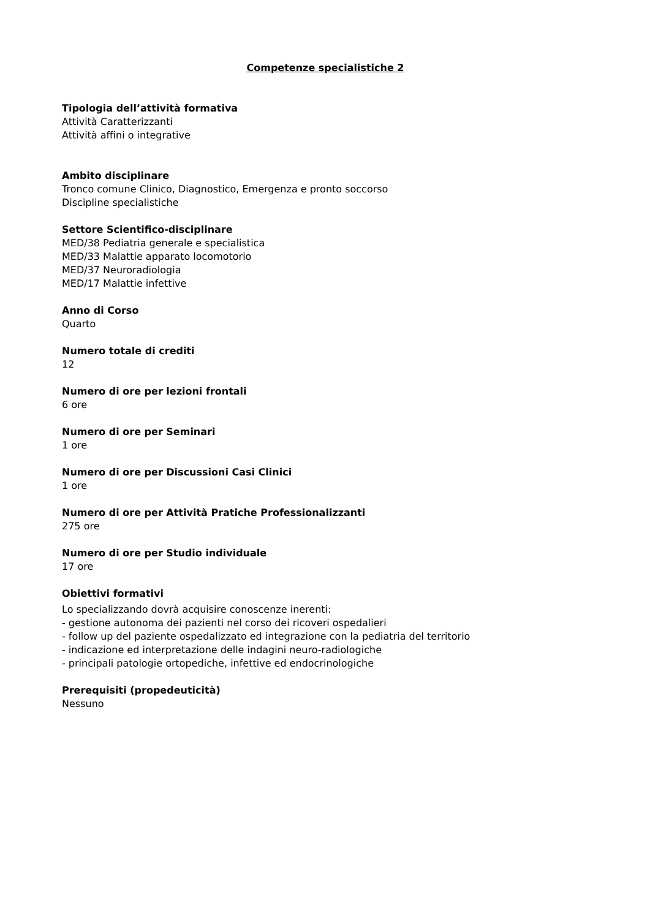Competenze specialistiche 2
Tipologia dell’attività formativa
Attività Caratterizzanti
Attività affini o integrative
Ambito disciplinare
Tronco comune Clinico, Diagnostico, Emergenza e pronto soccorso
Discipline specialistiche
Settore Scientifico-disciplinare
MED/38 Pediatria generale e specialistica
MED/33 Malattie apparato locomotorio
MED/37 Neuroradiologia
MED/17 Malattie infettive
Anno di Corso
Quarto
Numero totale di crediti
12
Numero di ore per lezioni frontali
6 ore
Numero di ore per Seminari
1 ore
Numero di ore per Discussioni Casi Clinici
1 ore
Numero di ore per Attività Pratiche Professionalizzanti
275 ore
Numero di ore per Studio individuale
17 ore
Obiettivi formativi
Lo specializzando dovrà acquisire conoscenze inerenti:
- gestione autonoma dei pazienti nel corso dei ricoveri ospedalieri
- follow up del paziente ospedalizzato ed integrazione con la pediatria del territorio
- indicazione ed interpretazione delle indagini neuro-radiologiche
- principali patologie ortopediche, infettive ed endocrinologiche
Prerequisiti (propedeuticità)
Nessuno